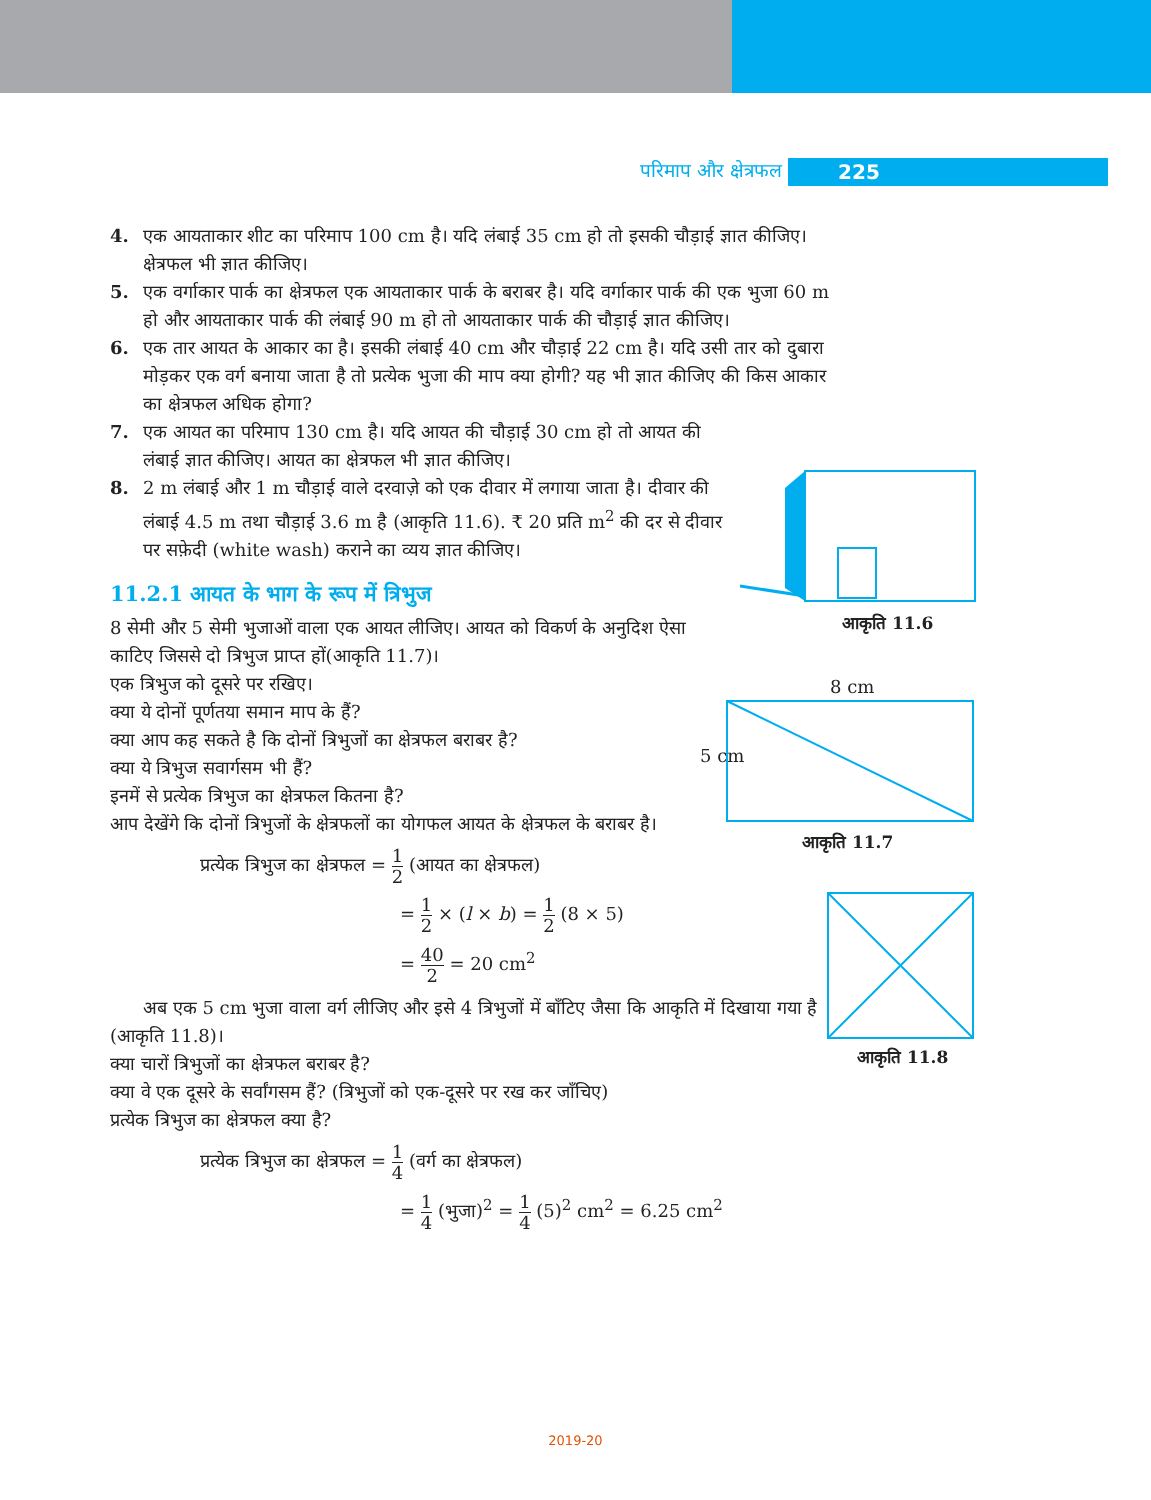परिमाप और क्षेत्रफल 225
4. एक आयताकार शीट का परिमाप 100 cm है। यदि लंबाई 35 cm हो तो इसकी चौड़ाई ज्ञात कीजिए। क्षेत्रफल भी ज्ञात कीजिए।
5. एक वर्गाकार पार्क का क्षेत्रफल एक आयताकार पार्क के बराबर है। यदि वर्गाकार पार्क की एक भुजा 60 m हो और आयताकार पार्क की लंबाई 90 m हो तो आयताकार पार्क की चौड़ाई ज्ञात कीजिए।
6. एक तार आयत के आकार का है। इसकी लंबाई 40 cm और चौड़ाई 22 cm है। यदि उसी तार को दुबारा मोड़कर एक वर्ग बनाया जाता है तो प्रत्येक भुजा की माप क्या होगी? यह भी ज्ञात कीजिए की किस आकार का क्षेत्रफल अधिक होगा?
7. एक आयत का परिमाप 130 cm है। यदि आयत की चौड़ाई 30 cm हो तो आयत की लंबाई ज्ञात कीजिए। आयत का क्षेत्रफल भी ज्ञात कीजिए।
8. 2 m लंबाई और 1 m चौड़ाई वाले दरवाज़े को एक दीवार में लगाया जाता है। दीवार की लंबाई 4.5 m तथा चौड़ाई 3.6 m है (आकृति 11.6). ₹ 20 प्रति m<sup>2</sup> की दर से दीवार पर सफ़ेदी (white wash) कराने का व्यय ज्ञात कीजिए।
11.2.1 आयत के भाग के रूप में त्रिभुज
8 सेमी और 5 सेमी भुजाओं वाला एक आयत लीजिए। आयत को विकर्ण के अनुदिश ऐसा काटिए जिससे दो त्रिभुज प्राप्त हों(आकृति 11.7)।
एक त्रिभुज को दूसरे पर रखिए।
क्या ये दोनों पूर्णतया समान माप के हैं?
क्या आप कह सकते है कि दोनों त्रिभुजों का क्षेत्रफल बराबर है?
क्या ये त्रिभुज सवार्गसम भी हैं?
इनमें से प्रत्येक त्रिभुज का क्षेत्रफल कितना है?
आप देखेंगे कि दोनों त्रिभुजों के क्षेत्रफलों का योगफल आयत के क्षेत्रफल के बराबर है।
प्रत्येक त्रिभुज का क्षेत्रफल = 1 2 (आयत का क्षेत्रफल)
= 1 2 × (l × b) = 1 2 (8 × 5)
= 40 2 = 20 cm<sup>2</sup>
अब एक 5 cm भुजा वाला वर्ग लीजिए और इसे 4 त्रिभुजों में बाँटिए जैसा कि आकृति में दिखाया गया है (आकृति 11.8)।
क्या चारों त्रिभुजों का क्षेत्रफल बराबर है?
क्या वे एक दूसरे के सर्वांगसम हैं? (त्रिभुजों को एक-दूसरे पर रख कर जाँचिए)
प्रत्येक त्रिभुज का क्षेत्रफल क्या है?
प्रत्येक त्रिभुज का क्षेत्रफल = 1 4 (वर्ग का क्षेत्रफल)
= 1 4 (भुजा)<sup>2</sup> = 1 4 (5)<sup>2</sup> cm<sup>2</sup> = 6.25 cm<sup>2</sup>
आकृति 11.6
8 cm
5 cm
आकृति 11.7
आकृति 11.8
2019-20